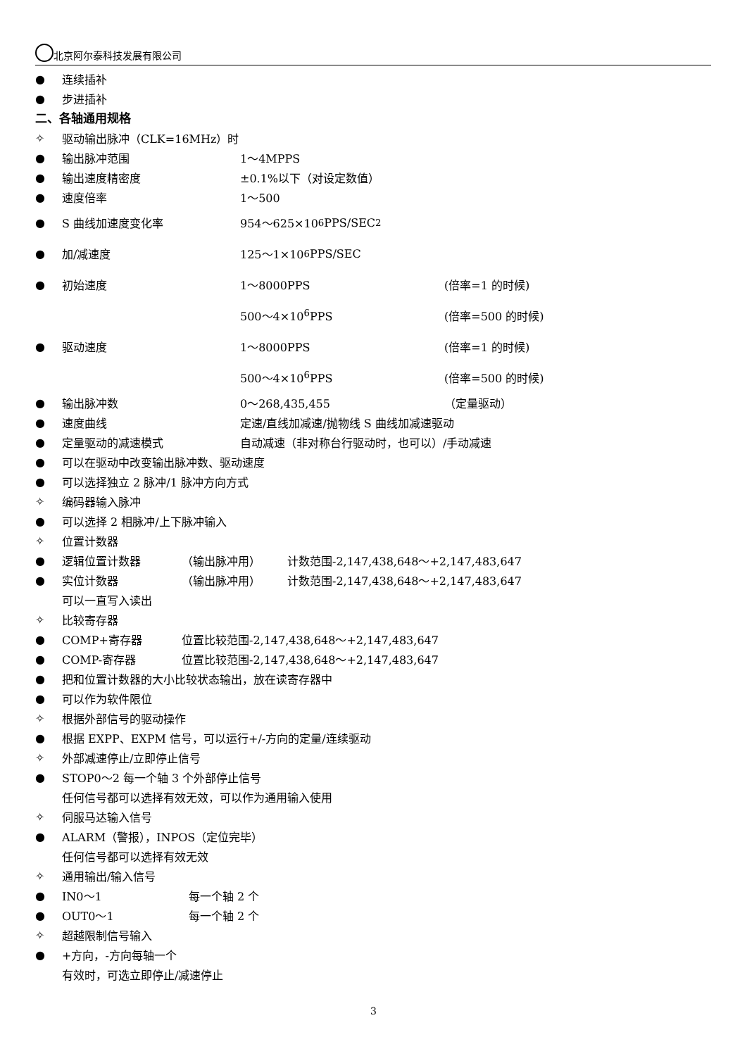北京阿尔泰科技发展有限公司
● 连续插补
● 步进插补
二、各轴通用规格
✧ 驱动输出脉冲（CLK=16MHz）时
● 输出脉冲范围 1～4MPPS
● 输出速度精密度 ±0.1%以下（对设定数值）
● 速度倍率 1～500
● S 曲线加速度变化率 954～625×10<sup>6</sup>PPS/SEC<sup>2</sup>
● 加/减速度 125～1×10<sup>6</sup>PPS/SEC
● 初始速度 1～8000PPS (倍率=1 的时候)
500～4×10<sup>6</sup>PPS (倍率=500 的时候)
● 驱动速度 1～8000PPS (倍率=1 的时候)
500～4×10<sup>6</sup>PPS (倍率=500 的时候)
● 输出脉冲数 0～268,435,455 （定量驱动）
● 速度曲线 定速/直线加减速/抛物线 S 曲线加减速驱动
● 定量驱动的减速模式 自动减速（非对称台行驱动时，也可以）/手动减速
● 可以在驱动中改变输出脉冲数、驱动速度
● 可以选择独立 2 脉冲/1 脉冲方向方式
✧ 编码器输入脉冲
● 可以选择 2 相脉冲/上下脉冲输入
✧ 位置计数器
● 逻辑位置计数器 （输出脉冲用） 计数范围-2,147,438,648～+2,147,483,647
● 实位计数器 （输出脉冲用） 计数范围-2,147,438,648～+2,147,483,647
可以一直写入读出
✧ 比较寄存器
● COMP+寄存器 位置比较范围-2,147,438,648～+2,147,483,647
● COMP-寄存器 位置比较范围-2,147,438,648～+2,147,483,647
● 把和位置计数器的大小比较状态输出，放在读寄存器中
● 可以作为软件限位
✧ 根据外部信号的驱动操作
● 根据 EXPP、EXPM 信号，可以运行+/-方向的定量/连续驱动
✧ 外部减速停止/立即停止信号
● STOP0～2 每一个轴 3 个外部停止信号
任何信号都可以选择有效无效，可以作为通用输入使用
✧ 伺服马达输入信号
● ALARM（警报），INPOS（定位完毕）
任何信号都可以选择有效无效
✧ 通用输出/输入信号
● IN0～1 每一个轴 2 个
● OUT0～1 每一个轴 2 个
✧ 超越限制信号输入
● +方向，-方向每轴一个
有效时，可选立即停止/减速停止
3